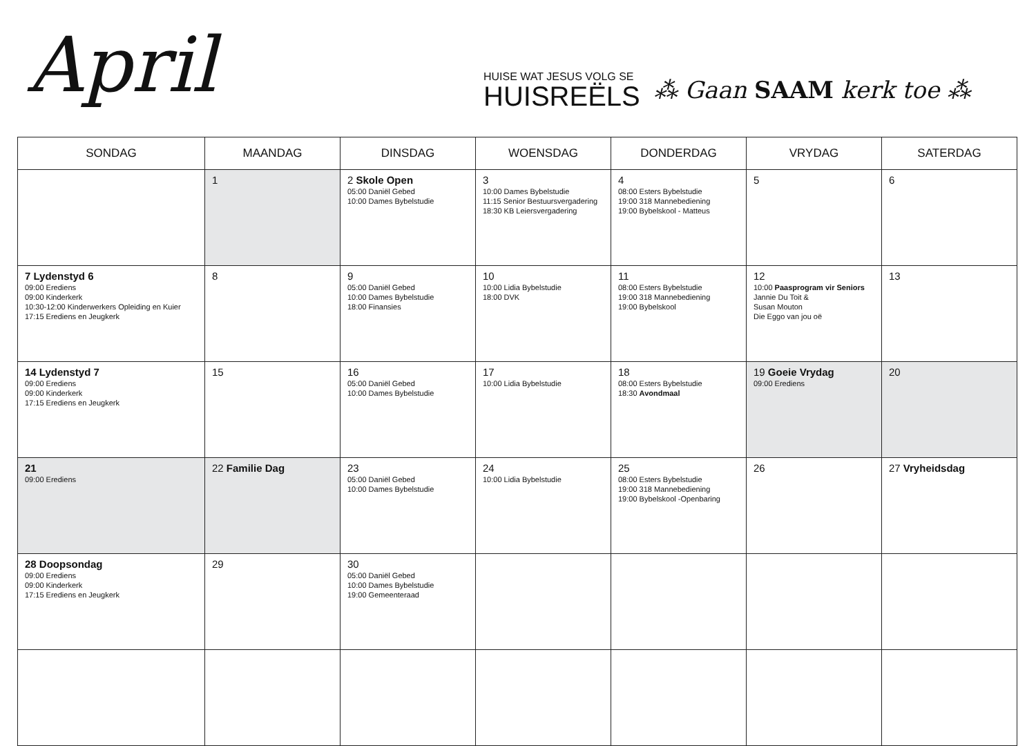April
HUISE WAT JESUS VOLG SE
HUISREËLS
⁂ Gaan SAAM kerk toe ⁂
| SONDAG | MAANDAG | DINSDAG | WOENSDAG | DONDERDAG | VRYDAG | SATERDAG |
| --- | --- | --- | --- | --- | --- | --- |
| | 1 | 2 Skole Open 05:00 Daniël Gebed 10:00 Dames Bybelstudie | 3 10:00 Dames Bybelstudie 11:15 Senior Bestuursvergadering 18:30 KB Leiersvergadering | 4 08:00 Esters Bybelstudie 19:00 318 Mannebediening 19:00 Bybelskool - Matteus | 5 | 6 |
| 7 Lydenstyd 6 09:00 Erediens 09:00 Kinderkerk 10:30-12:00 Kinderwerkers Opleiding en Kuier 17:15 Erediens en Jeugkerk | 8 | 9 05:00 Daniël Gebed 10:00 Dames Bybelstudie 18:00 Finansies | 10 10:00 Lidia Bybelstudie 18:00 DVK | 11 08:00 Esters Bybelstudie 19:00 318 Mannebediening 19:00 Bybelskool | 12 10:00 Paasprogram vir Seniors Jannie Du Toit & Susan Mouton Die Eggo van jou oë | 13 |
| 14 Lydenstyd 7 09:00 Erediens 09:00 Kinderkerk 17:15 Erediens en Jeugkerk | 15 | 16 05:00 Daniël Gebed 10:00 Dames Bybelstudie | 17 10:00 Lidia Bybelstudie | 18 08:00 Esters Bybelstudie 18:30 Avondmaal | 19 Goeie Vrydag 09:00 Erediens | 20 |
| 21 09:00 Erediens | 22 Familie Dag | 23 05:00 Daniël Gebed 10:00 Dames Bybelstudie | 24 10:00 Lidia Bybelstudie | 25 08:00 Esters Bybelstudie 19:00 318 Mannebediening 19:00 Bybelskool -Openbaring | 26 | 27 Vryheidsdag |
| 28 Doopsondag 09:00 Erediens 09:00 Kinderkerk 17:15 Erediens en Jeugkerk | 29 | 30 05:00 Daniël Gebed 10:00 Dames Bybelstudie 19:00 Gemeenteraad | | | | |